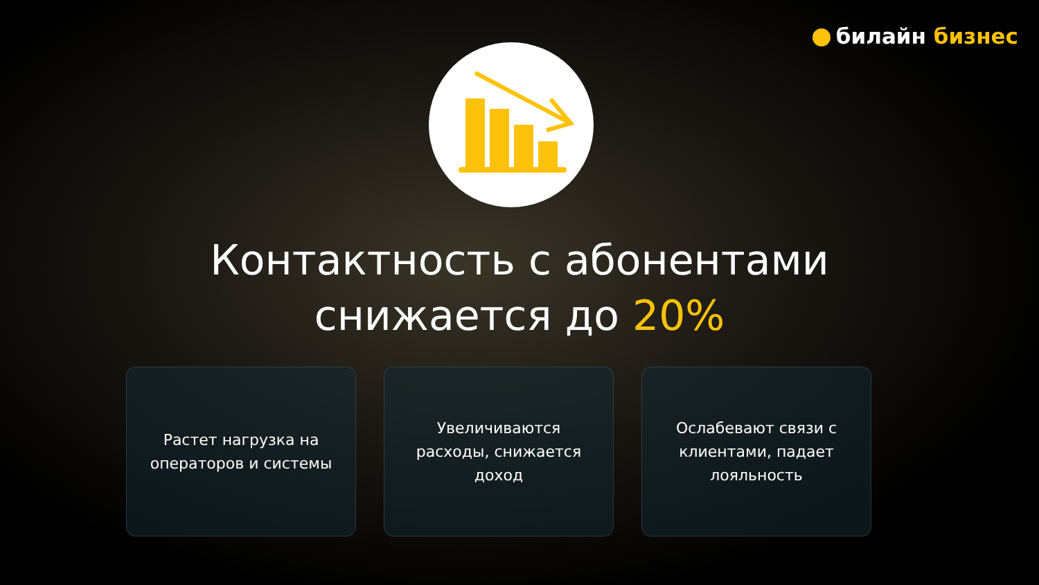билайн бизнес
Контактность с абонентами
снижается до 20%
Растет нагрузка на операторов и системы
Увеличиваются расходы, снижается доход
Ослабевают связи с клиентами, падает лояльность